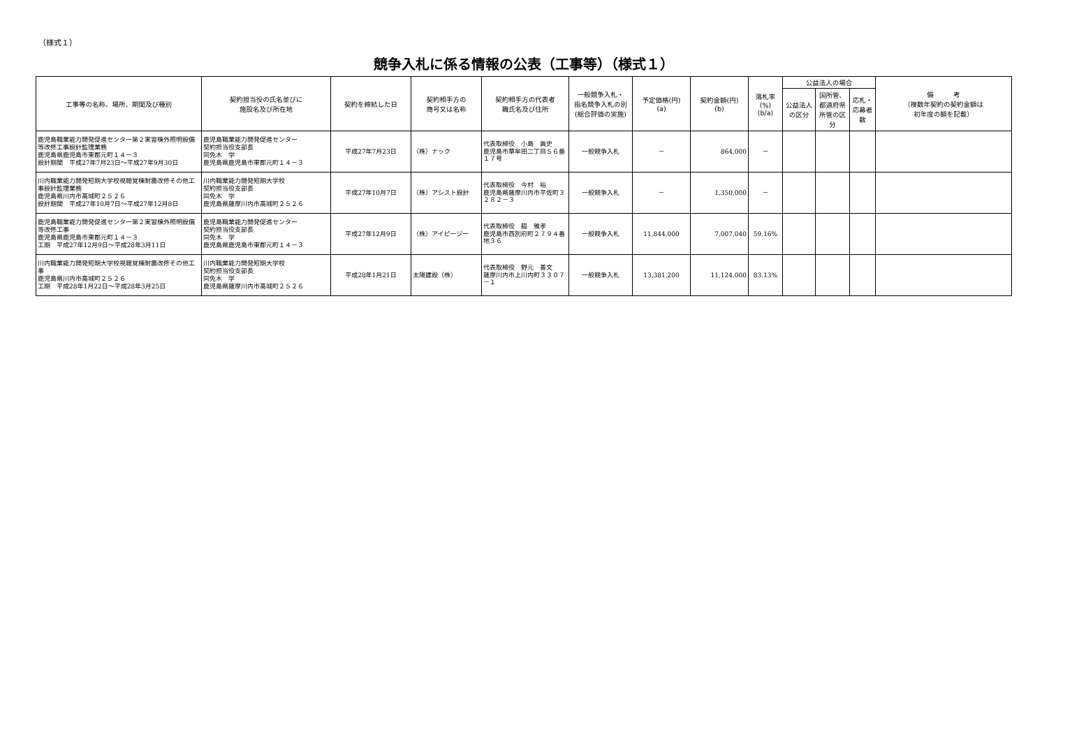（様式１）
競争入札に係る情報の公表（工事等）（様式１）
| 工事等の名称、場所、期間及び種別 | 契約担当役の氏名並びに 施設名及び所在地 | 契約を締結した日 | 契約相手方の 商号又は名称 | 契約相手方の代表者 職氏名及び住所 | 一般競争入札・ 指名競争入札の別 (総合評価の実施) | 予定価格(円) (a) | 契約金額(円) (b) | 落札率 (%) (b/a) | 公益法人の場合 | | | 備 考 （複数年契約の契約金額は 初年度の額を記載） |
| --- | --- | --- | --- | --- | --- | --- | --- | --- | --- | --- | --- | --- |
| | | | | | | | | | 公益法人 の区分 | 国所管、 都道府県 所管の区 分 | 応札・ 応募者 数 | |
| 鹿児島職業能力開発促進センター第２実習棟外照明設備等改修工事設計監理業務 鹿児島県鹿児島市東郡元町１４－３ 設計期間 平成27年7月23日～平成27年9月30日 | 鹿児島職業能力開発促進センター 契約担当役支部長 同免木 学 鹿児島県鹿児島市東郡元町１４－３ | 平成27年7月23日 | （株）ナック | 代表取締役 小島 眞史 鹿児島市草牟田二丁目５６番１７号 | 一般競争入札 | － | 864,000 | － | | | | |
| 川内職業能力開発短期大学校視聴覚棟耐震改修その他工事設計監理業務 鹿児島県川内市高城町２５２６ 設計期間 平成27年10月7日～平成27年12月8日 | 川内職業能力開発短期大学校 契約担当役支部長 同免木 学 鹿児島県薩摩川内市高城町２５２６ | 平成27年10月7日 | （株）アシスト設計 | 代表取締役 今村 裕 鹿児島県薩摩川内市平佐町３２８２－３ | 一般競争入札 | － | 1,350,000 | － | | | | |
| 鹿児島職業能力開発促進センター第２実習棟外照明設備等改修工事 鹿児島県鹿児島市東郡元町１４－３ 工期 平成27年12月9日～平成28年3月11日 | 鹿児島職業能力開発促進センター 契約担当役支部長 同免木 学 鹿児島県鹿児島市東郡元町１４－３ | 平成27年12月9日 | （株）アイピージー | 代表取締役 脇 雅孝 鹿児島市西別府町２７９４番地３６ | 一般競争入札 | 11,844,000 | 7,007,040 | 59.16% | | | | |
| 川内職業能力開発短期大学校視聴覚棟耐震改修その他工事 鹿児島県川内市高城町２５２６ 工期 平成28年1月22日～平成28年3月25日 | 川内職業能力開発短期大学校 契約担当役支部長 同免木 学 鹿児島県薩摩川内市高城町２５２６ | 平成28年1月21日 | 太陽建設（株） | 代表取締役 野元 善文 薩摩川内市上川内町３３０７－１ | 一般競争入札 | 13,381,200 | 11,124,000 | 83.13% | | | | |